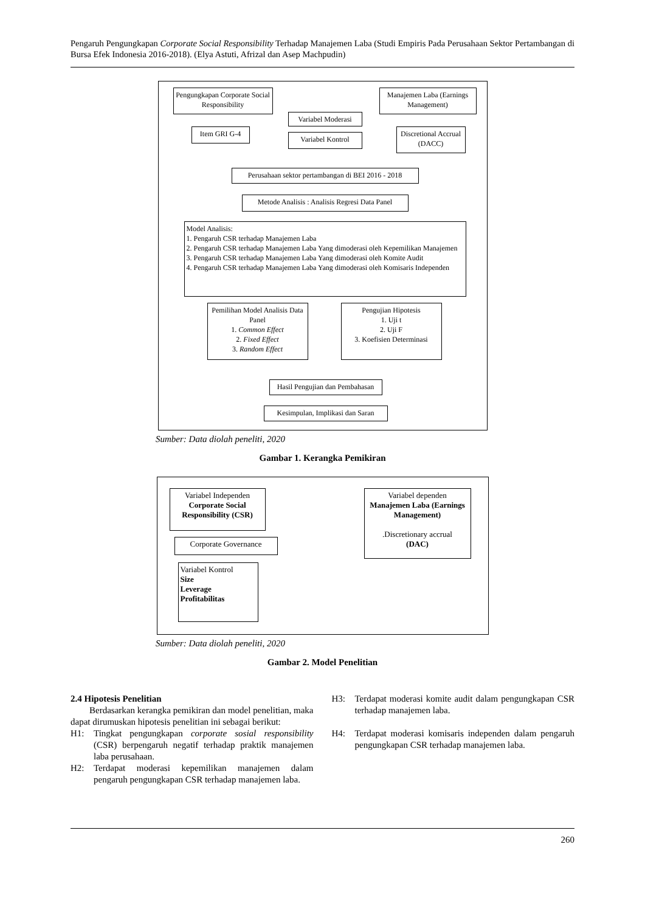Pengaruh Pengungkapan Corporate Social Responsibility Terhadap Manajemen Laba (Studi Empiris Pada Perusahaan Sektor Pertambangan di Bursa Efek Indonesia 2016-2018). (Elya Astuti, Afrizal dan Asep Machpudin)
Pengungkapan Corporate Social Responsibility
Manajemen Laba (Earnings Management)
Variabel Moderasi
Item GRI G-4
Variabel Kontrol
Discretional Accrual (DACC)
Perusahaan sektor pertambangan di BEI 2016 - 2018
Metode Analisis : Analisis Regresi Data Panel
Model Analisis:
1. Pengaruh CSR terhadap Manajemen Laba
2. Pengaruh CSR terhadap Manajemen Laba Yang dimoderasi oleh Kepemilikan Manajemen
3. Pengaruh CSR terhadap Manajemen Laba Yang dimoderasi oleh Komite Audit
4. Pengaruh CSR terhadap Manajemen Laba Yang dimoderasi oleh Komisaris Independen
Pemilihan Model Analisis Data Panel
1. Common Effect
2. Fixed Effect
3. Random Effect
Pengujian Hipotesis
1. Uji t
2. Uji F
3. Koefisien Determinasi
Hasil Pengujian dan Pembahasan
Kesimpulan, Implikasi dan Saran
Sumber: Data diolah peneliti, 2020
Gambar 1. Kerangka Pemikiran
Variabel Independen
Corporate Social Responsibility (CSR)
Variabel dependen
Manajemen Laba (Earnings Management)
.Discretionary accrual
(DAC)
Corporate Governance
Variabel Kontrol
Size
Leverage
Profitabilitas
Sumber: Data diolah peneliti, 2020
Gambar 2. Model Penelitian
2.4 Hipotesis Penelitian
Berdasarkan kerangka pemikiran dan model penelitian, maka dapat dirumuskan hipotesis penelitian ini sebagai berikut:
H1: Tingkat pengungkapan corporate sosial responsibility (CSR) berpengaruh negatif terhadap praktik manajemen laba perusahaan.
H2: Terdapat moderasi kepemilikan manajemen dalam pengaruh pengungkapan CSR terhadap manajemen laba.
H3: Terdapat moderasi komite audit dalam pengungkapan CSR terhadap manajemen laba.
H4: Terdapat moderasi komisaris independen dalam pengaruh pengungkapan CSR terhadap manajemen laba.
260